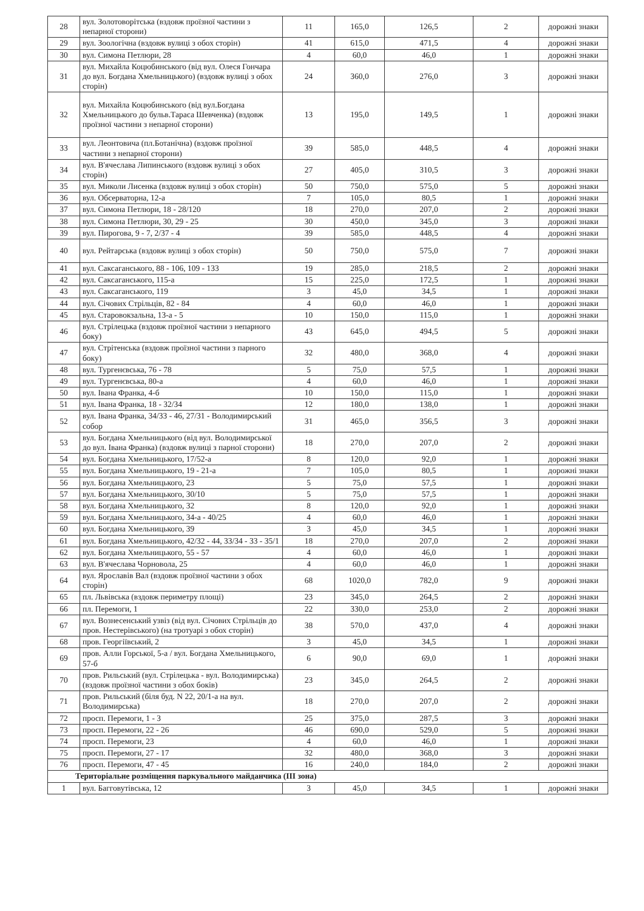| 28 | вул. Золотоворітська (вздовж проїзної частини з непарної сторони) | 11 | 165,0 | 126,5 | 2 | дорожні знаки |
| 29 | вул. Зоологічна (вздовж вулиці з обох сторін) | 41 | 615,0 | 471,5 | 4 | дорожні знаки |
| 30 | вул. Симона Петлюри, 28 | 4 | 60,0 | 46,0 | 1 | дорожні знаки |
| 31 | вул. Михайла Коцюбинського (від вул. Олеся Гончара до вул. Богдана Хмельницького) (вздовж вулиці з обох сторін) | 24 | 360,0 | 276,0 | 3 | дорожні знаки |
| 32 | вул. Михайла Коцюбинського (від вул.Богдана Хмельницького до бульв.Тараса Шевченка) (вздовж проїзної частини з непарної сторони) | 13 | 195,0 | 149,5 | 1 | дорожні знаки |
| 33 | вул. Леонтовича (пл.Ботанічна) (вздовж проїзної частини з непарної сторони) | 39 | 585,0 | 448,5 | 4 | дорожні знаки |
| 34 | вул. В'ячеслава Липинського (вздовж вулиці з обох сторін) | 27 | 405,0 | 310,5 | 3 | дорожні знаки |
| 35 | вул. Миколи Лисенка (вздовж вулиці з обох сторін) | 50 | 750,0 | 575,0 | 5 | дорожні знаки |
| 36 | вул. Обсерваторна, 12-а | 7 | 105,0 | 80,5 | 1 | дорожні знаки |
| 37 | вул. Симона Петлюри, 18 - 28/120 | 18 | 270,0 | 207,0 | 2 | дорожні знаки |
| 38 | вул. Симона Петлюри, 30, 29 - 25 | 30 | 450,0 | 345,0 | 3 | дорожні знаки |
| 39 | вул. Пирогова, 9 - 7, 2/37 - 4 | 39 | 585,0 | 448,5 | 4 | дорожні знаки |
| 40 | вул. Рейтарська (вздовж вулиці з обох сторін) | 50 | 750,0 | 575,0 | 7 | дорожні знаки |
| 41 | вул. Саксаганського, 88 - 106, 109 - 133 | 19 | 285,0 | 218,5 | 2 | дорожні знаки |
| 42 | вул. Саксаганського, 115-а | 15 | 225,0 | 172,5 | 1 | дорожні знаки |
| 43 | вул. Саксаганського, 119 | 3 | 45,0 | 34,5 | 1 | дорожні знаки |
| 44 | вул. Січових Стрільців, 82 - 84 | 4 | 60,0 | 46,0 | 1 | дорожні знаки |
| 45 | вул. Старовокзальна, 13-а - 5 | 10 | 150,0 | 115,0 | 1 | дорожні знаки |
| 46 | вул. Стрілецька (вздовж проїзної частини з непарного боку) | 43 | 645,0 | 494,5 | 5 | дорожні знаки |
| 47 | вул. Стрітенська (вздовж проїзної частини з парного боку) | 32 | 480,0 | 368,0 | 4 | дорожні знаки |
| 48 | вул. Тургенєвська, 76 - 78 | 5 | 75,0 | 57,5 | 1 | дорожні знаки |
| 49 | вул. Тургенєвська, 80-а | 4 | 60,0 | 46,0 | 1 | дорожні знаки |
| 50 | вул. Івана Франка, 4-б | 10 | 150,0 | 115,0 | 1 | дорожні знаки |
| 51 | вул. Івана Франка, 18 - 32/34 | 12 | 180,0 | 138,0 | 1 | дорожні знаки |
| 52 | вул. Івана Франка, 34/33 - 46, 27/31 - Володимирський собор | 31 | 465,0 | 356,5 | 3 | дорожні знаки |
| 53 | вул. Богдана Хмельницького (від вул. Володимирської до вул. Івана Франка) (вздовж вулиці з парної сторони) | 18 | 270,0 | 207,0 | 2 | дорожні знаки |
| 54 | вул. Богдана Хмельницького, 17/52-а | 8 | 120,0 | 92,0 | 1 | дорожні знаки |
| 55 | вул. Богдана Хмельницького, 19 - 21-а | 7 | 105,0 | 80,5 | 1 | дорожні знаки |
| 56 | вул. Богдана Хмельницького, 23 | 5 | 75,0 | 57,5 | 1 | дорожні знаки |
| 57 | вул. Богдана Хмельницького, 30/10 | 5 | 75,0 | 57,5 | 1 | дорожні знаки |
| 58 | вул. Богдана Хмельницького, 32 | 8 | 120,0 | 92,0 | 1 | дорожні знаки |
| 59 | вул. Богдана Хмельницького, 34-а - 40/25 | 4 | 60,0 | 46,0 | 1 | дорожні знаки |
| 60 | вул. Богдана Хмельницького, 39 | 3 | 45,0 | 34,5 | 1 | дорожні знаки |
| 61 | вул. Богдана Хмельницького, 42/32 - 44, 33/34 - 33 - 35/1 | 18 | 270,0 | 207,0 | 2 | дорожні знаки |
| 62 | вул. Богдана Хмельницького, 55 - 57 | 4 | 60,0 | 46,0 | 1 | дорожні знаки |
| 63 | вул. В'ячеслава Чорновола, 25 | 4 | 60,0 | 46,0 | 1 | дорожні знаки |
| 64 | вул. Ярославів Вал (вздовж проїзної частини з обох сторін) | 68 | 1020,0 | 782,0 | 9 | дорожні знаки |
| 65 | пл. Львівська (вздовж периметру площі) | 23 | 345,0 | 264,5 | 2 | дорожні знаки |
| 66 | пл. Перемоги, 1 | 22 | 330,0 | 253,0 | 2 | дорожні знаки |
| 67 | вул. Вознесенський узвіз (від вул. Січових Стрільців до пров. Нестерівського) (на тротуарі з обох сторін) | 38 | 570,0 | 437,0 | 4 | дорожні знаки |
| 68 | пров. Георгіївський, 2 | 3 | 45,0 | 34,5 | 1 | дорожні знаки |
| 69 | пров. Алли Горської, 5-а / вул. Богдана Хмельницького, 57-б | 6 | 90,0 | 69,0 | 1 | дорожні знаки |
| 70 | пров. Рильський (вул. Стрілецька - вул. Володимирська) (вздовж проїзної частини з обох боків) | 23 | 345,0 | 264,5 | 2 | дорожні знаки |
| 71 | пров. Рильський (біля буд. N 22, 20/1-а на вул. Володимирська) | 18 | 270,0 | 207,0 | 2 | дорожні знаки |
| 72 | просп. Перемоги, 1 - 3 | 25 | 375,0 | 287,5 | 3 | дорожні знаки |
| 73 | просп. Перемоги, 22 - 26 | 46 | 690,0 | 529,0 | 5 | дорожні знаки |
| 74 | просп. Перемоги, 23 | 4 | 60,0 | 46,0 | 1 | дорожні знаки |
| 75 | просп. Перемоги, 27 - 17 | 32 | 480,0 | 368,0 | 3 | дорожні знаки |
| 76 | просп. Перемоги, 47 - 45 | 16 | 240,0 | 184,0 | 2 | дорожні знаки |
| Територіальне розміщення паркувального майданчика (III зона) | | | | | | |
| 1 | вул. Багговутівська, 12 | 3 | 45,0 | 34,5 | 1 | дорожні знаки |